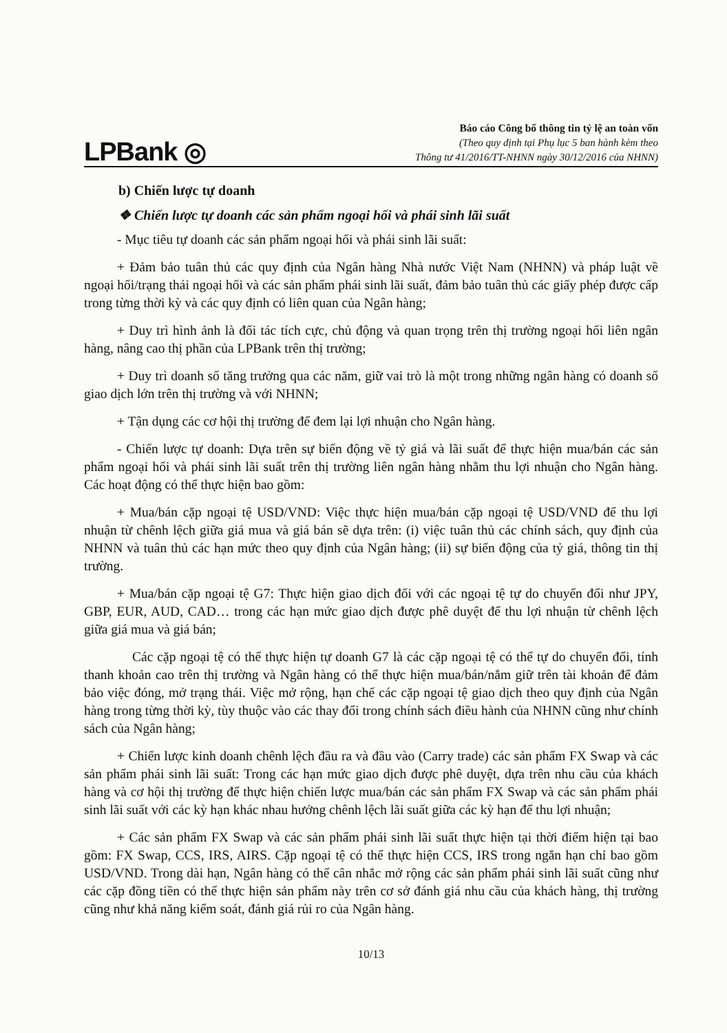LPBank ◎
Báo cáo Công bố thông tin tỷ lệ an toàn vốn
(Theo quy định tại Phụ lục 5 ban hành kèm theo
Thông tư 41/2016/TT-NHNN ngày 30/12/2016 của NHNN)
b) Chiến lược tự doanh
❖ Chiến lược tự doanh các sản phẩm ngoại hối và phái sinh lãi suất
- Mục tiêu tự doanh các sản phẩm ngoại hối và phái sinh lãi suất:
+ Đảm bảo tuân thủ các quy định của Ngân hàng Nhà nước Việt Nam (NHNN) và pháp luật về ngoại hối/trạng thái ngoại hối và các sản phẩm phái sinh lãi suất, đảm bảo tuân thủ các giấy phép được cấp trong từng thời kỳ và các quy định có liên quan của Ngân hàng;
+ Duy trì hình ảnh là đối tác tích cực, chủ động và quan trọng trên thị trường ngoại hối liên ngân hàng, nâng cao thị phần của LPBank trên thị trường;
+ Duy trì doanh số tăng trưởng qua các năm, giữ vai trò là một trong những ngân hàng có doanh số giao dịch lớn trên thị trường và với NHNN;
+ Tận dụng các cơ hội thị trường để đem lại lợi nhuận cho Ngân hàng.
- Chiến lược tự doanh: Dựa trên sự biến động về tỷ giá và lãi suất để thực hiện mua/bán các sản phẩm ngoại hối và phái sinh lãi suất trên thị trường liên ngân hàng nhằm thu lợi nhuận cho Ngân hàng. Các hoạt động có thể thực hiện bao gồm:
+ Mua/bán cặp ngoại tệ USD/VND: Việc thực hiện mua/bán cặp ngoại tệ USD/VND để thu lợi nhuận từ chênh lệch giữa giá mua và giá bán sẽ dựa trên: (i) việc tuân thủ các chính sách, quy định của NHNN và tuân thủ các hạn mức theo quy định của Ngân hàng; (ii) sự biến động của tỷ giá, thông tin thị trường.
+ Mua/bán cặp ngoại tệ G7: Thực hiện giao dịch đối với các ngoại tệ tự do chuyển đổi như JPY, GBP, EUR, AUD, CAD… trong các hạn mức giao dịch được phê duyệt để thu lợi nhuận từ chênh lệch giữa giá mua và giá bán;
Các cặp ngoại tệ có thể thực hiện tự doanh G7 là các cặp ngoại tệ có thể tự do chuyển đổi, tính thanh khoản cao trên thị trường và Ngân hàng có thể thực hiện mua/bán/nắm giữ trên tài khoản để đảm bảo việc đóng, mở trạng thái. Việc mở rộng, hạn chế các cặp ngoại tệ giao dịch theo quy định của Ngân hàng trong từng thời kỳ, tùy thuộc vào các thay đổi trong chính sách điều hành của NHNN cũng như chính sách của Ngân hàng;
+ Chiến lược kinh doanh chênh lệch đầu ra và đầu vào (Carry trade) các sản phẩm FX Swap và các sản phẩm phái sinh lãi suất: Trong các hạn mức giao dịch được phê duyệt, dựa trên nhu cầu của khách hàng và cơ hội thị trường để thực hiện chiến lược mua/bán các sản phẩm FX Swap và các sản phẩm phái sinh lãi suất với các kỳ hạn khác nhau hưởng chênh lệch lãi suất giữa các kỳ hạn để thu lợi nhuận;
+ Các sản phẩm FX Swap và các sản phẩm phái sinh lãi suất thực hiện tại thời điểm hiện tại bao gồm: FX Swap, CCS, IRS, AIRS. Cặp ngoại tệ có thể thực hiện CCS, IRS trong ngắn hạn chỉ bao gồm USD/VND. Trong dài hạn, Ngân hàng có thể cân nhắc mở rộng các sản phẩm phái sinh lãi suất cũng như các cặp đồng tiền có thể thực hiện sản phẩm này trên cơ sở đánh giá nhu cầu của khách hàng, thị trường cũng như khả năng kiểm soát, đánh giá rủi ro của Ngân hàng.
10/13